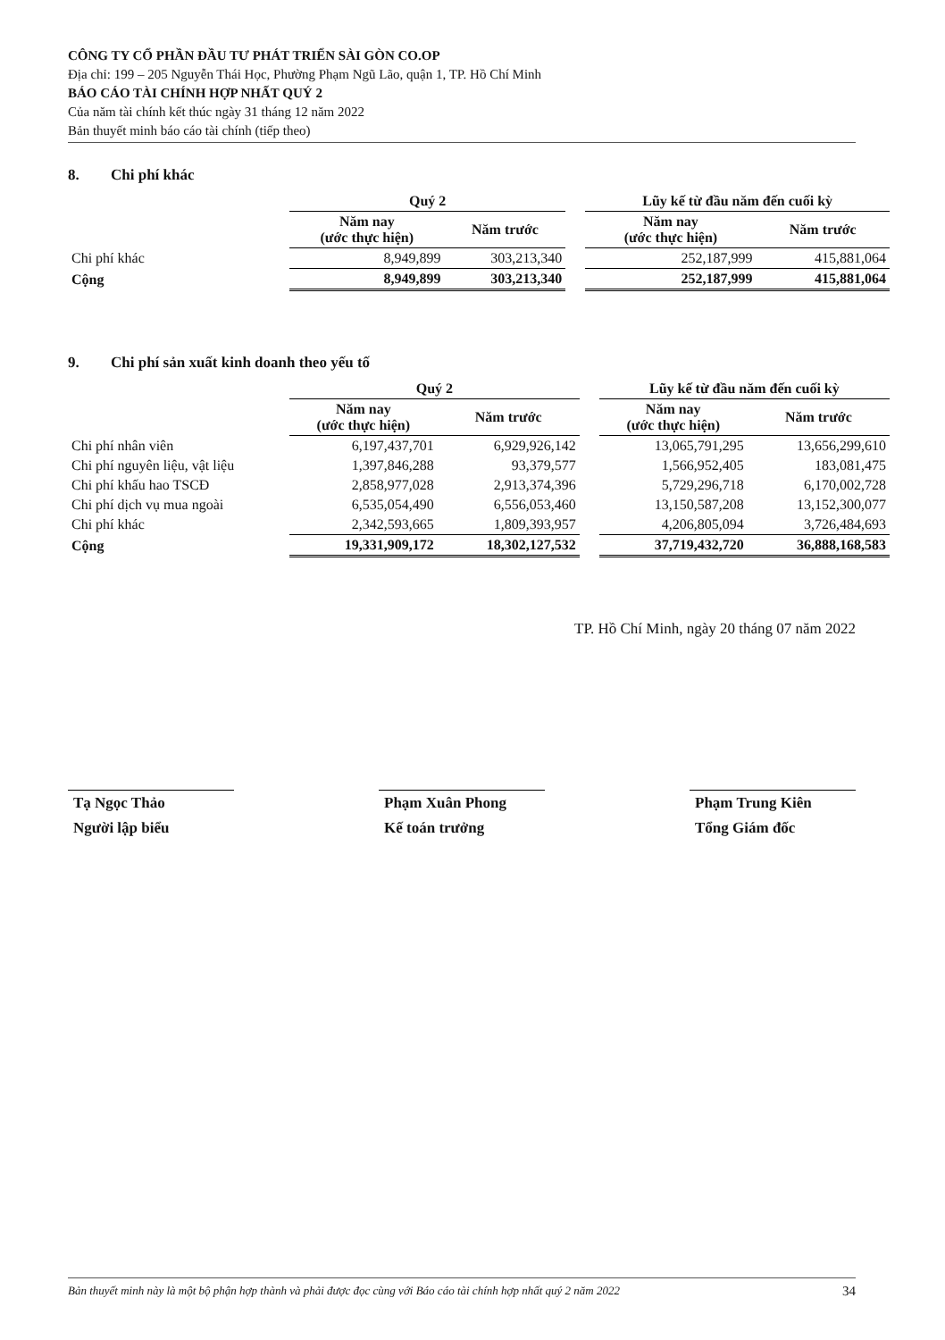CÔNG TY CỔ PHẦN ĐẦU TƯ PHÁT TRIỂN SÀI GÒN CO.OP
Địa chỉ: 199 – 205 Nguyễn Thái Học, Phường Phạm Ngũ Lão, quận 1, TP. Hồ Chí Minh
BÁO CÁO TÀI CHÍNH HỢP NHẤT QUÝ 2
Của năm tài chính kết thúc ngày 31 tháng 12 năm 2022
Bản thuyết minh báo cáo tài chính (tiếp theo)
8. Chi phí khác
| | Quý 2 | | | Lũy kế từ đầu năm đến cuối kỳ | |
| --- | --- | --- | --- | --- | --- |
| | Năm nay (ước thực hiện) | Năm trước | | Năm nay (ước thực hiện) | Năm trước |
| Chi phí khác | 8,949,899 | 303,213,340 | | 252,187,999 | 415,881,064 |
| Cộng | 8,949,899 | 303,213,340 | | 252,187,999 | 415,881,064 |
9. Chi phí sản xuất kinh doanh theo yếu tố
| | Quý 2 | | | Lũy kế từ đầu năm đến cuối kỳ | |
| --- | --- | --- | --- | --- | --- |
| | Năm nay (ước thực hiện) | Năm trước | | Năm nay (ước thực hiện) | Năm trước |
| Chi phí nhân viên | 6,197,437,701 | 6,929,926,142 | | 13,065,791,295 | 13,656,299,610 |
| Chi phí nguyên liệu, vật liệu | 1,397,846,288 | 93,379,577 | | 1,566,952,405 | 183,081,475 |
| Chi phí khấu hao TSCĐ | 2,858,977,028 | 2,913,374,396 | | 5,729,296,718 | 6,170,002,728 |
| Chi phí dịch vụ mua ngoài | 6,535,054,490 | 6,556,053,460 | | 13,150,587,208 | 13,152,300,077 |
| Chi phí khác | 2,342,593,665 | 1,809,393,957 | | 4,206,805,094 | 3,726,484,693 |
| Cộng | 19,331,909,172 | 18,302,127,532 | | 37,719,432,720 | 36,888,168,583 |
TP. Hồ Chí Minh, ngày 20 tháng 07 năm 2022
Tạ Ngọc Thảo
Người lập biểu
Phạm Xuân Phong
Kế toán trưởng
Phạm Trung Kiên
Tổng Giám đốc
Bản thuyết minh này là một bộ phận hợp thành và phải được đọc cùng với Báo cáo tài chính hợp nhất quý 2 năm 2022 34